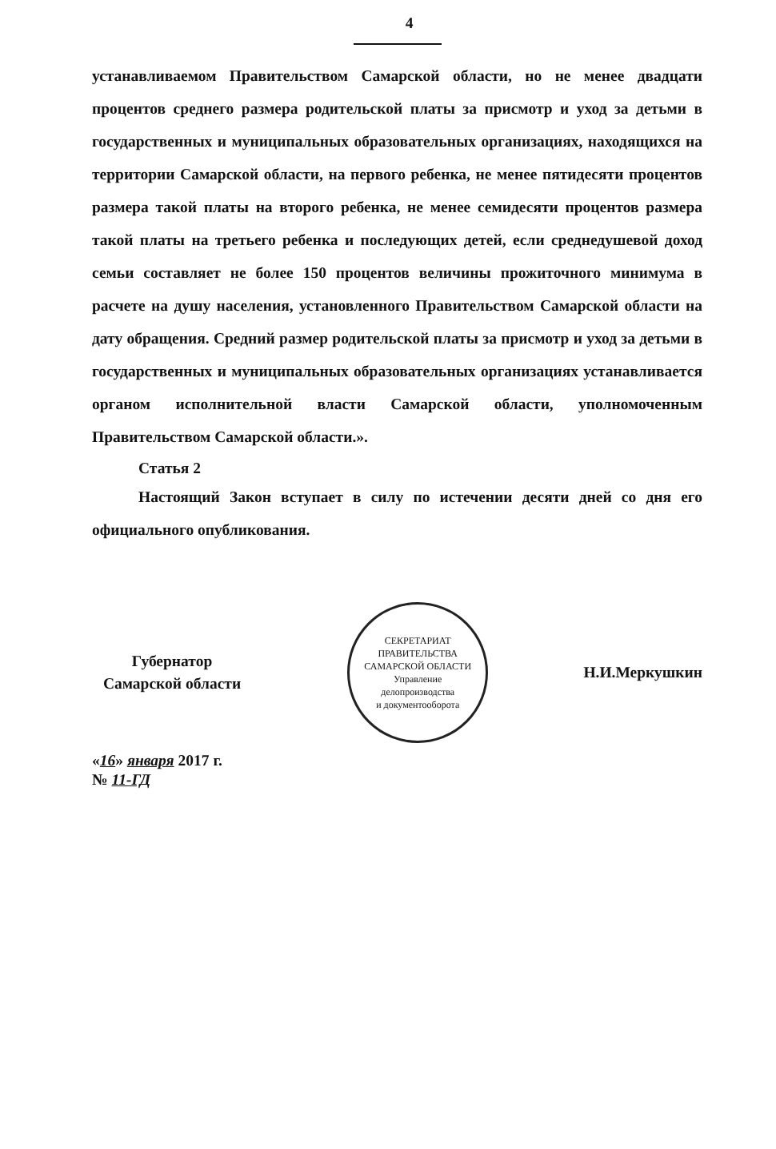4
устанавливаемом Правительством Самарской области, но не менее двадцати процентов среднего размера родительской платы за присмотр и уход за детьми в государственных и муниципальных образовательных организациях, находящихся на территории Самарской области, на первого ребенка, не менее пятидесяти процентов размера такой платы на второго ребенка, не менее семидесяти процентов размера такой платы на третьего ребенка и последующих детей, если среднедушевой доход семьи составляет не более 150 процентов величины прожиточного минимума в расчете на душу населения, установленного Правительством Самарской области на дату обращения. Средний размер родительской платы за присмотр и уход за детьми в государственных и муниципальных образовательных организациях устанавливается органом исполнительной власти Самарской области, уполномоченным Правительством Самарской области.».
Статья 2
Настоящий Закон вступает в силу по истечении десяти дней со дня его официального опубликования.
Губернатор
Самарской области
СЕКРЕТАРИАТ ПРАВИТЕЛЬСТВА САМАРСКОЙ ОБЛАСТИ
Управление
делопроизводства
и документооборота
Н.И.Меркушкин
«16» января 2017 г.
№ 11-ГД